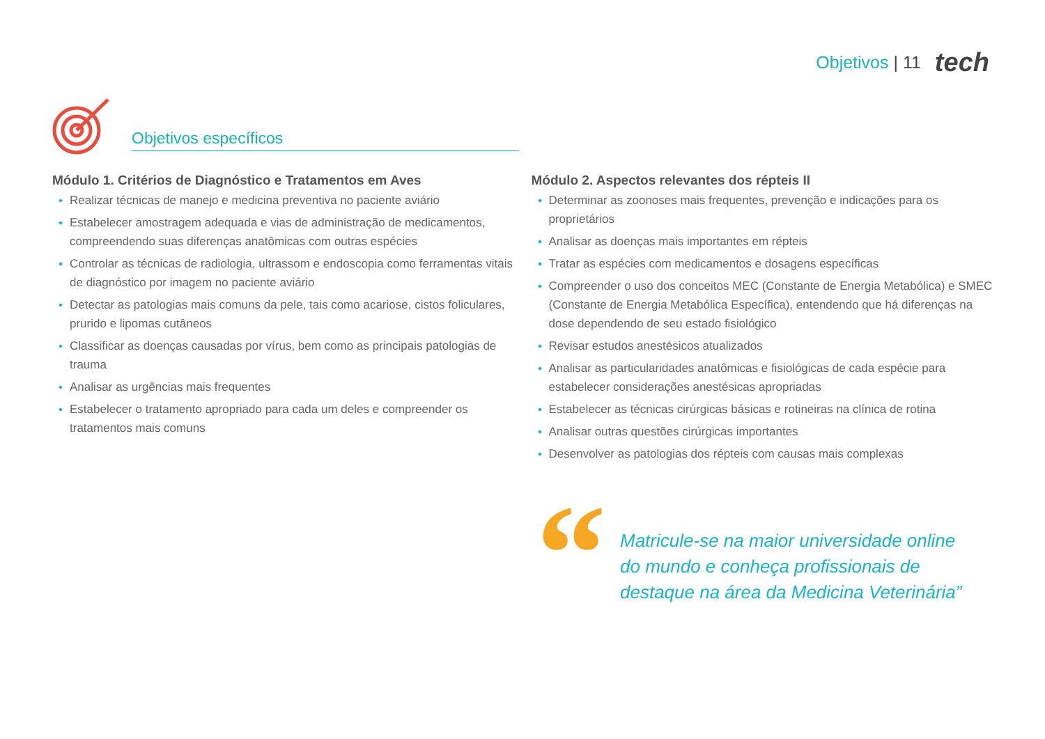Objetivos | 11 tech
Objetivos específicos
Módulo 1. Critérios de Diagnóstico e Tratamentos em Aves
Realizar técnicas de manejo e medicina preventiva no paciente aviário
Estabelecer amostragem adequada e vias de administração de medicamentos, compreendendo suas diferenças anatômicas com outras espécies
Controlar as técnicas de radiologia, ultrassom e endoscopia como ferramentas vitais de diagnóstico por imagem no paciente aviário
Detectar as patologias mais comuns da pele, tais como acariose, cistos foliculares, prurido e lipomas cutâneos
Classificar as doenças causadas por vírus, bem como as principais patologias de trauma
Analisar as urgências mais frequentes
Estabelecer o tratamento apropriado para cada um deles e compreender os tratamentos mais comuns
Módulo 2. Aspectos relevantes dos répteis II
Determinar as zoonoses mais frequentes, prevenção e indicações para os proprietários
Analisar as doenças mais importantes em répteis
Tratar as espécies com medicamentos e dosagens específicas
Compreender o uso dos conceitos MEC (Constante de Energia Metabólica) e SMEC (Constante de Energia Metabólica Específica), entendendo que há diferenças na dose dependendo de seu estado fisiológico
Revisar estudos anestésicos atualizados
Analisar as particularidades anatômicas e fisiológicas de cada espécie para estabelecer considerações anestésicas apropriadas
Estabelecer as técnicas cirúrgicas básicas e rotineiras na clínica de rotina
Analisar outras questões cirúrgicas importantes
Desenvolver as patologias dos répteis com causas mais complexas
“
Matricule-se na maior universidade online do mundo e conheça profissionais de destaque na área da Medicina Veterinária”